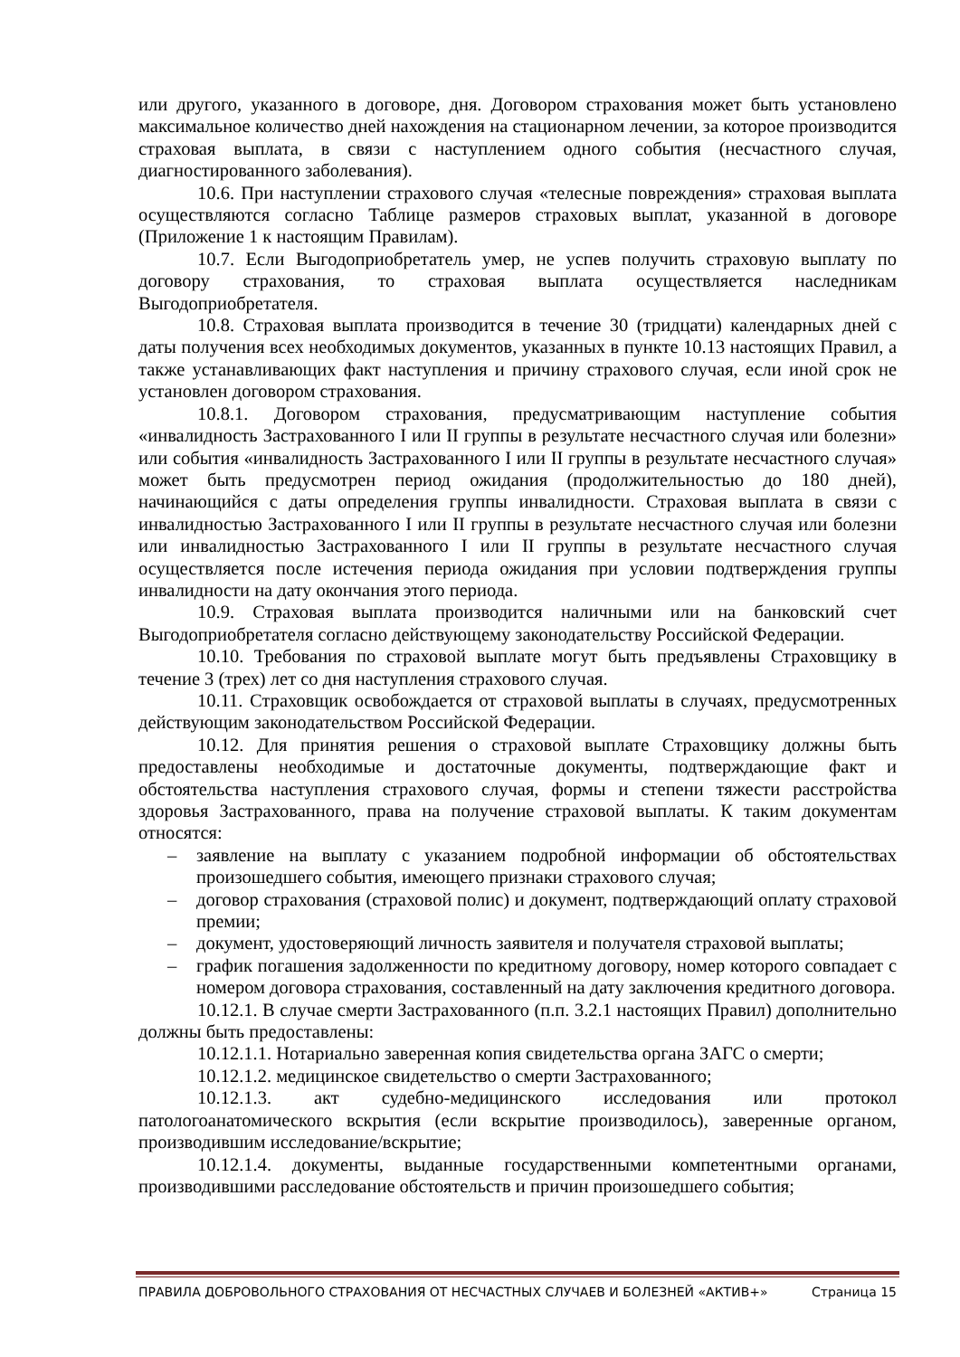или другого, указанного в договоре, дня. Договором страхования может быть установлено максимальное количество дней нахождения на стационарном лечении, за которое производится страховая выплата, в связи с наступлением одного события (несчастного случая, диагностированного заболевания).
10.6. При наступлении страхового случая «телесные повреждения» страховая выплата осуществляются согласно Таблице размеров страховых выплат, указанной в договоре (Приложение 1 к настоящим Правилам).
10.7. Если Выгодоприобретатель умер, не успев получить страховую выплату по договору страхования, то страховая выплата осуществляется наследникам Выгодоприобретателя.
10.8. Страховая выплата производится в течение 30 (тридцати) календарных дней с даты получения всех необходимых документов, указанных в пункте 10.13 настоящих Правил, а также устанавливающих факт наступления и причину страхового случая, если иной срок не установлен договором страхования.
10.8.1. Договором страхования, предусматривающим наступление события «инвалидность Застрахованного I или II группы в результате несчастного случая или болезни» или события «инвалидность Застрахованного I или II группы в результате несчастного случая» может быть предусмотрен период ожидания (продолжительностью до 180 дней), начинающийся с даты определения группы инвалидности. Страховая выплата в связи с инвалидностью Застрахованного I или II группы в результате несчастного случая или болезни или инвалидностью Застрахованного I или II группы в результате несчастного случая осуществляется после истечения периода ожидания при условии подтверждения группы инвалидности на дату окончания этого периода.
10.9. Страховая выплата производится наличными или на банковский счет Выгодоприобретателя согласно действующему законодательству Российской Федерации.
10.10. Требования по страховой выплате могут быть предъявлены Страховщику в течение 3 (трех) лет со дня наступления страхового случая.
10.11. Страховщик освобождается от страховой выплаты в случаях, предусмотренных действующим законодательством Российской Федерации.
10.12. Для принятия решения о страховой выплате Страховщику должны быть предоставлены необходимые и достаточные документы, подтверждающие факт и обстоятельства наступления страхового случая, формы и степени тяжести расстройства здоровья Застрахованного, права на получение страховой выплаты. К таким документам относятся:
– заявление на выплату с указанием подробной информации об обстоятельствах произошедшего события, имеющего признаки страхового случая;
– договор страхования (страховой полис) и документ, подтверждающий оплату страховой премии;
– документ, удостоверяющий личность заявителя и получателя страховой выплаты;
– график погашения задолженности по кредитному договору, номер которого совпадает с номером договора страхования, составленный на дату заключения кредитного договора.
10.12.1. В случае смерти Застрахованного (п.п. 3.2.1 настоящих Правил) дополнительно должны быть предоставлены:
10.12.1.1. Нотариально заверенная копия свидетельства органа ЗАГС о смерти;
10.12.1.2. медицинское свидетельство о смерти Застрахованного;
10.12.1.3. акт судебно-медицинского исследования или протокол патологоанатомического вскрытия (если вскрытие производилось), заверенные органом, производившим исследование/вскрытие;
10.12.1.4. документы, выданные государственными компетентными органами, производившими расследование обстоятельств и причин произошедшего события;
ПРАВИЛА ДОБРОВОЛЬНОГО СТРАХОВАНИЯ ОТ НЕСЧАСТНЫХ СЛУЧАЕВ И БОЛЕЗНЕЙ «АКТИВ+» Страница 15